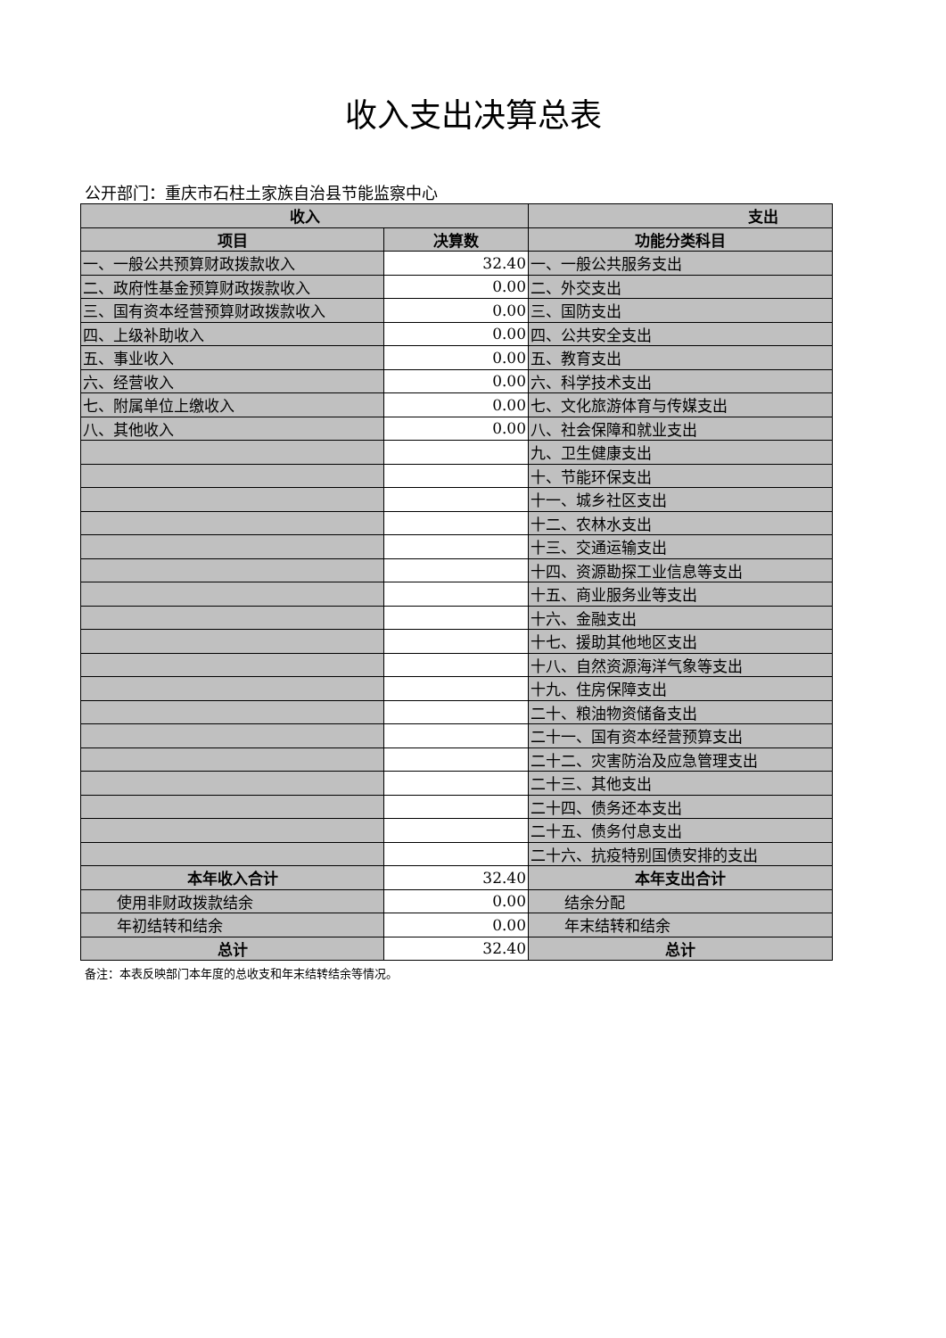收入支出决算总表
公开部门：重庆市石柱土家族自治县节能监察中心
| 收入 | | 支出 |
| --- | --- | --- |
| 项目 | 决算数 | 功能分类科目 |
| 一、一般公共预算财政拨款收入 | 32.40 | 一、一般公共服务支出 |
| 二、政府性基金预算财政拨款收入 | 0.00 | 二、外交支出 |
| 三、国有资本经营预算财政拨款收入 | 0.00 | 三、国防支出 |
| 四、上级补助收入 | 0.00 | 四、公共安全支出 |
| 五、事业收入 | 0.00 | 五、教育支出 |
| 六、经营收入 | 0.00 | 六、科学技术支出 |
| 七、附属单位上缴收入 | 0.00 | 七、文化旅游体育与传媒支出 |
| 八、其他收入 | 0.00 | 八、社会保障和就业支出 |
| | | 九、卫生健康支出 |
| | | 十、节能环保支出 |
| | | 十一、城乡社区支出 |
| | | 十二、农林水支出 |
| | | 十三、交通运输支出 |
| | | 十四、资源勘探工业信息等支出 |
| | | 十五、商业服务业等支出 |
| | | 十六、金融支出 |
| | | 十七、援助其他地区支出 |
| | | 十八、自然资源海洋气象等支出 |
| | | 十九、住房保障支出 |
| | | 二十、粮油物资储备支出 |
| | | 二十一、国有资本经营预算支出 |
| | | 二十二、灾害防治及应急管理支出 |
| | | 二十三、其他支出 |
| | | 二十四、债务还本支出 |
| | | 二十五、债务付息支出 |
| | | 二十六、抗疫特别国债安排的支出 |
| 本年收入合计 | 32.40 | 本年支出合计 |
| 使用非财政拨款结余 | 0.00 | 结余分配 |
| 年初结转和结余 | 0.00 | 年末结转和结余 |
| 总计 | 32.40 | 总计 |
备注：本表反映部门本年度的总收支和年末结转结余等情况。